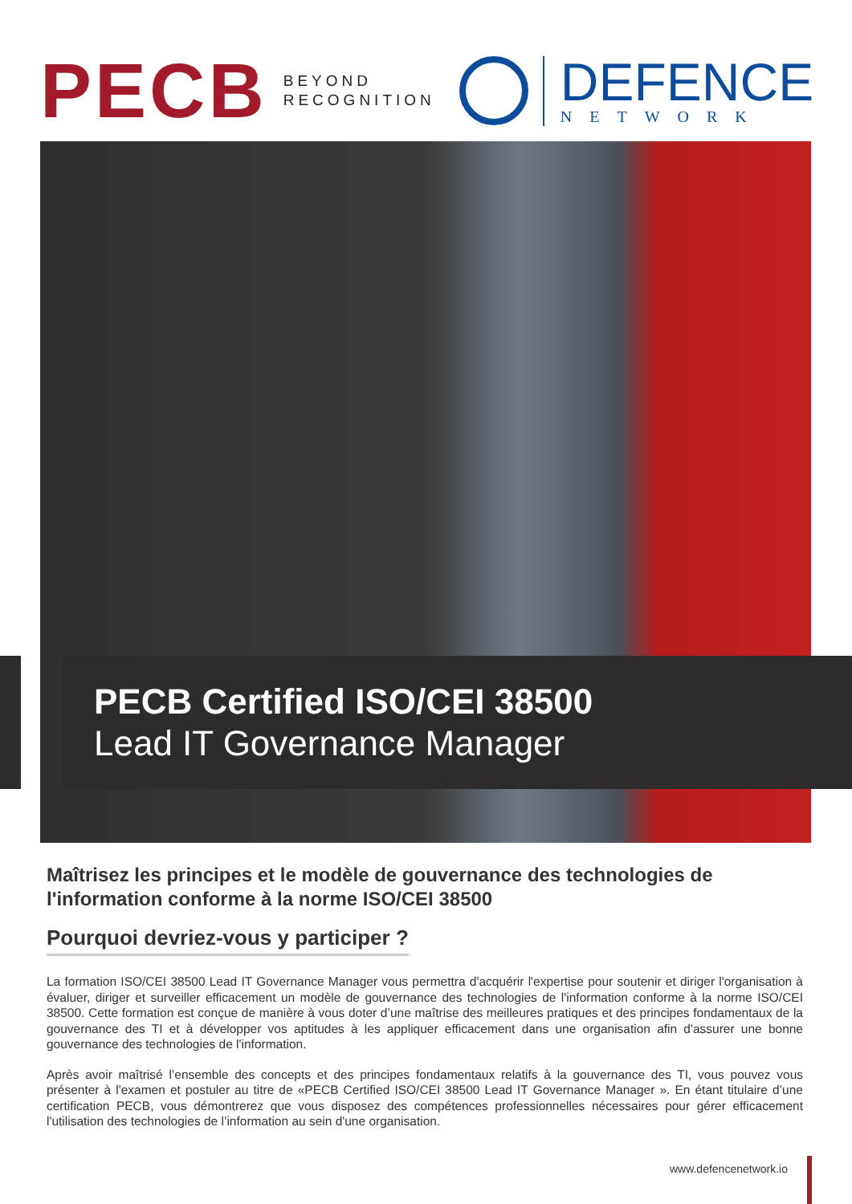PECB
BEYOND
RECOGNITION
DEFENCE
NETWORK
PECB Certified ISO/CEI 38500
Lead IT Governance Manager
Maîtrisez les principes et le modèle de gouvernance des technologies de l'information conforme à la norme ISO/CEI 38500
Pourquoi devriez-vous y participer ?
La formation ISO/CEI 38500 Lead IT Governance Manager vous permettra d'acquérir l'expertise pour soutenir et diriger l'organisation à évaluer, diriger et surveiller efficacement un modèle de gouvernance des technologies de l'information conforme à la norme ISO/CEI 38500. Cette formation est conçue de manière à vous doter d’une maîtrise des meilleures pratiques et des principes fondamentaux de la gouvernance des TI et à développer vos aptitudes à les appliquer efficacement dans une organisation afin d'assurer une bonne gouvernance des technologies de l'information.
Après avoir maîtrisé l’ensemble des concepts et des principes fondamentaux relatifs à la gouvernance des TI, vous pouvez vous présenter à l'examen et postuler au titre de «PECB Certified ISO/CEI 38500 Lead IT Governance Manager ». En étant titulaire d’une certification PECB, vous démontrerez que vous disposez des compétences professionnelles nécessaires pour gérer efficacement l'utilisation des technologies de l’information au sein d'une organisation.
www.defencenetwork.io